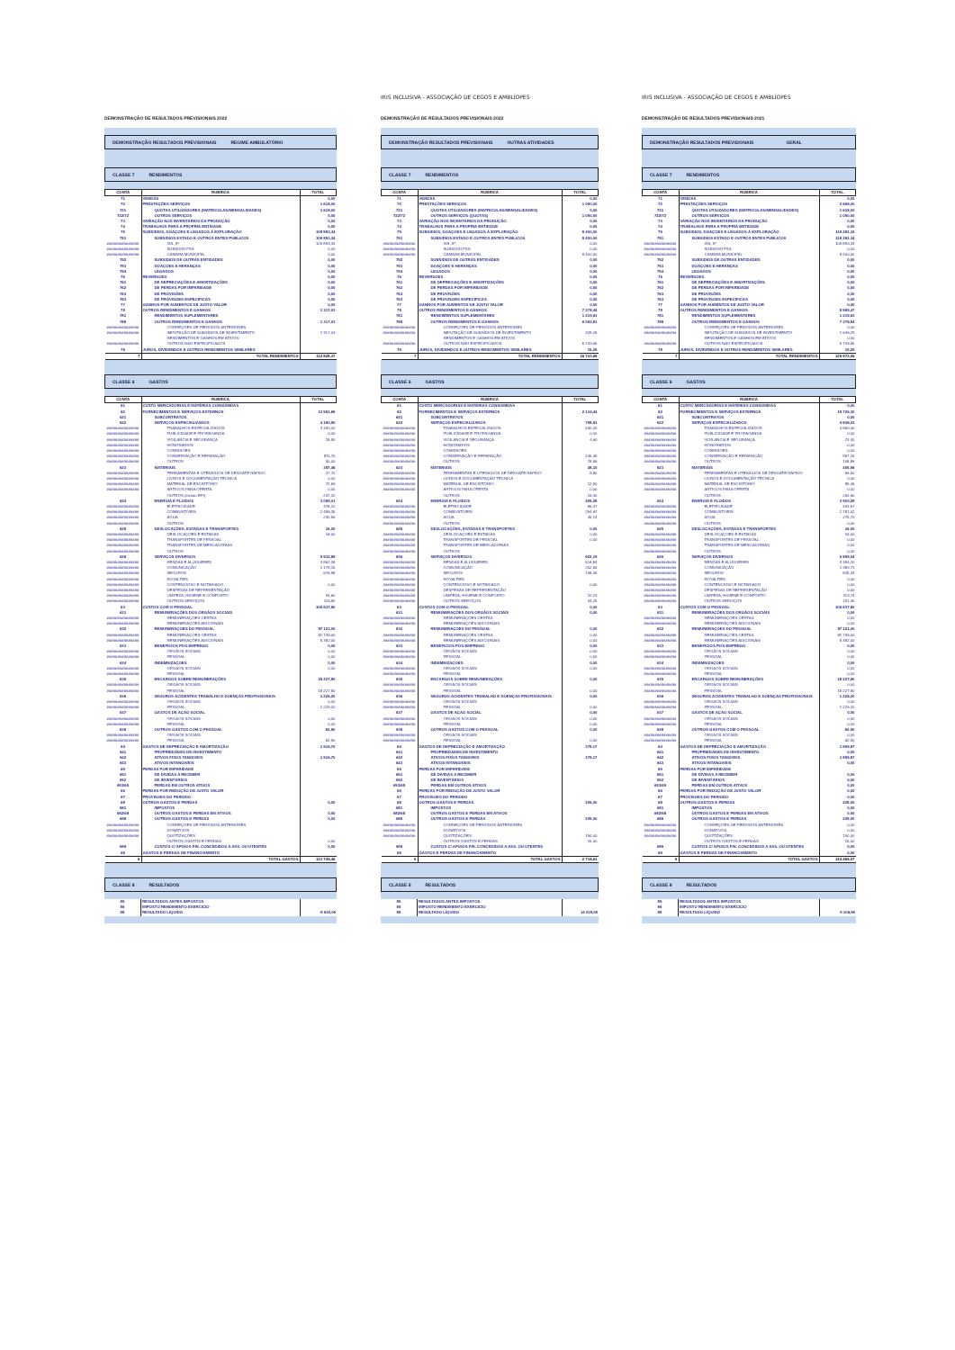DEMONSTRAÇÃO DE RESULTADOS PREVISIONAIS 2022
DEMONSTRAÇÃO RESULTADOS PREVISIONAIS REGIME AMBULATÓRIO
CLASSE 7 RENDIMENTOS
| CONTA | RUBRICA | TOTAL |
| --- | --- | --- |
| 71 | VENDAS | 0,00 |
| 72 | PRESTAÇÕES SERVIÇOS | 1 618,00 |
| 721 | QUOTAS UTILIZADORES (MATRICULAS/MENSALIDADES) | 1 618,00 |
| 722/72 | OUTROS SERVIÇOS | 0,00 |
| 73 | VARIAÇÃO NOS INVENTÁRIOS DA PRODUÇÃO | 0,00 |
| 74 | TRABALHOS PARA A PROPRIA ENTIDADE | 0,00 |
| 75 | SUBSIDIOS, DOAÇOES E LEGADOS À EXPLORAÇÃO | 109 893,34 |
| 751 | SUBSIDIOS ESTADO E OUTROS ENTES PUBLICOS | 109 893,34 |
| ############### | ISS, IP | 109 893,34 |
| ############### | SUBSIDIO FSS | 0,00 |
| ############### | CAMARA MUNICIPAL | 0,00 |
| 752 | SUBSIDIOS DE OUTRAS ENTIDADES | 0,00 |
| 753 | DOAÇOES E HERANÇAS | 0,00 |
| 754 | LEGADOS | 0,00 |
| 76 | REVERSOES | 0,00 |
| 761 | DE DEPRECIAÇÕES E AMORTIZAÇÕES | 0,00 |
| 762 | DE PERDAS POR IMPARIDADE | 0,00 |
| 763 | DE PROVISÕES | 0,00 |
| 763 | DE PROVISOES ESPECIFICAS | 0,00 |
| 77 | GANHOS POR AUMENTOS DE JUSTO VALOR | 0,00 |
| 78 | OUTROS RENDIMENTOS E GANHOS | 1 317,03 |
| 781 | RENDIMENTOS SUPLEMENTARES | |
| 788 | OUTROS RENDIMENTOS E GANHOS | 1 317,03 |
| ############### | CORREÇOES DE PERIODOS ANTERIORES | |
| ############### | IMPUTAÇÃO DE SUBSÍDIOS DE INVESTIMENTO | 1 317,03 |
| | RENDIMENTOS E GANHOS EM ATIVOS | |
| ############### | OUTROS NAO ESPECIFICADOS | |
| 79 | JUROS, DIVIDENDOS E OUTROS RENDIMENTOS SIMILARES | |
| 7 | TOTAL RENDIMENTOS | 112 828,37 |
CLASSE 6 GASTOS
| CONTA | RUBRICA | TOTAL |
| --- | --- | --- |
| 61 | CUSTO MERCADORIAS E MATÉRIAS CONSUMIDAS | |
| 62 | FORNECIMENTOS E SERVIÇOS EXTERNOS | 13 591,86 |
| 621 | SUBCONTRATOS | |
| 622 | SERVIÇOS ESPECIALIZADOS | 4 190,50 |
| ############### | TRABALHOS ESPECIALIZADOS | 3 330,00 |
| ############### | PUBLICIDADE E PROPAGANDA | 0,00 |
| ############### | VIGILANCIA E SEGURANÇA | 18,80 |
| ############### | HONORARIOS | |
| ############### | COMISSOES | |
| ############### | CONSERVAÇÃO E REPARAÇÃO | 811,70 |
| ############### | OUTROS | 30,00 |
| 623 | MATERIAIS | 357,46 |
| ############### | FERRAMENTAS E UTENSÍLIOS DE DESGATE RÁPIDO | 47,70 |
| ############### | LIVROS E DOCUMENTAÇÃO TÉCNICA | 0,00 |
| ############### | MATERIAL DE ESCRITÓRIO | 72,56 |
| ############### | ARTIGOS PARA OFERTA | 0,00 |
| | OUTROS (incluiu EPI) | 237,20 |
| 624 | ENERGIA E FLUIDOS | 3 095,01 |
| ############### | ELETRICIDADE | 378,10 |
| ############### | COMBUSTIVEIS | 2 486,35 |
| ############### | AGUA | 230,56 |
| ############### | OUTROS | |
| 625 | DESLOCAÇÕES, ESTADAS E TRANSPORTES | 16,00 |
| ############### | DESLOCAÇOES E ESTADAS | 16,00 |
| ############### | TRANSPORTES DE PESSOAL | |
| ############### | TRANSPORTES DE MERCADORIAS | |
| ############### | OUTROS | |
| 626 | SERVIÇOS DIVERSOS | 5 932,89 |
| ############### | RENDAS E ALUGUERES | 3 867,36 |
| ############### | COMUNICAÇÃO | 1 178,15 |
| ############### | SEGUROS | 676,98 |
| ############### | ROYALTIES | |
| ############### | CONTENCIOSO E NOTARIADO | 0,00 |
| ############### | DESPESAS DE REPRESENTAÇÃO | |
| ############### | LIMPEZA, HIGIENE E CONFORTO | 93,60 |
| ############### | OUTROS SERVIÇOS | 116,80 |
| 63 | CUSTOS COM O PESSOAL | 106 637,90 |
| 631 | REMUNERAÇÕES DOS ÓRGÃOS SOCIAIS | |
| ############### | REMUNERAÇOES CERTAS | |
| ############### | REMUNERAÇOES ADICIONAIS | |
| 632 | REMUNERAÇOES DO PESSOAL | 87 121,00 |
| ############### | REMUNERAÇOES CERTAS | 81 739,00 |
| ############### | REMUNERAÇÕES ADICIONAIS | 5 382,00 |
| 633 | BENEFICIOS POS-EMPREGO | 0,00 |
| ############### | ÓRGÃOS SOCIAIS | 0,00 |
| ############### | PESSOAL | 0,00 |
| 634 | INDEMNIZAÇOES | 0,00 |
| ############### | ORGAOS SOCIAIS | 0,00 |
| ############### | PESSOAL | |
| 635 | ENCARGOS SOBRE REMUNERAÇÕES | 18 227,80 |
| ############### | ORGAOS SOCIAIS | |
| ############### | PESSOAL | 18 227,80 |
| 636 | SEGUROS ACIDENTES TRABALHO E DOENÇAS PROFISSIONAIS | 1 226,20 |
| ############### | ORGAOS SOCIAIS | 0,00 |
| ############### | PESSOAL | 1 226,20 |
| 637 | GASTOS DE AÇAO SOCIAL | |
| ############### | ORGAOS SOCIAIS | 0,00 |
| ############### | PESSOAL | 0,00 |
| 638 | OUTROS GASTOS COM O PESSOAL | 62,90 |
| ############### | ORGAOS SOCIAIS | |
| ############### | PESSOAL | 62,90 |
| 64 | GASTOS DE DEPRECIAÇÃO E AMORTIZAÇÃO | 1 516,70 |
| 641 | PROPRIEDADES DE INVESTIMENTO | |
| 642 | ATIVOS FIXOS TANGIVEIS | 1 516,70 |
| 643 | ATIVOS INTANGIVEIS | |
| 65 | PERDAS POR IMPARIDADE | |
| 651 | DE DIVIDAS A RECEBER | |
| 652 | DE INVENTÁRIOS | |
| 653/65 | PERDAS EM OUTROS ATIVOS | |
| 66 | PERDAS POR REDUÇÃO DE JUSTO VALOR | |
| 67 | PROVISOES DO PERIODO | |
| 68 | OUTROS GASTOS E PERDAS | 0,00 |
| 681 | IMPOSTOS | |
| 682/68 | OUTROS GASTOS E PERDAS EM ATIVOS | 0,00 |
| 688 | OUTROS GASTOS E PERDAS | 0,00 |
| ############### | CORREÇOES DE PERIODOS ANTERIORES | |
| ############### | DONATIVOS | |
| ############### | QUOTIZAÇÕES | |
| | OUTROS GASTOS E PERDAS | 0,00 |
| 689 | CUSTOS C/ APOIOS FIN. CONCEDIDOS A ASS. OU UTENTES | 0,00 |
| 69 | GASTOS E PERDAS DE FINANCIAMENTO | |
| 6 | TOTAL GASTOS | 121 746,46 |
CLASSE 8 RESULTADOS
| 85 | RESULTADOS ANTES IMPOSTOS | |
| 86 | IMPOSTO RENDIMENTO EXERCICIO | |
| 88 | RESULTADO LÍQUIDO | -8 918,09 |
IRIS INCLUSIVA - ASSOCIAÇÃO DE CEGOS E AMBLÍOPES
DEMONSTRAÇÃO DE RESULTADOS PREVISIONAIS 2022
DEMONSTRAÇÃO RESULTADOS PREVISIONAIS OUTRAS ATIVIDADES
CLASSE 7 RENDIMENTOS
| CONTA | RUBRICA | TOTAL |
| --- | --- | --- |
| 71 | VENDAS | 0,00 |
| 72 | PRESTAÇÕES SERVIÇOS | 1 050,00 |
| 721 | QUOTAS UTILIZADORES (MATRICULAS/MENSALIDADES) | 0,00 |
| 722/72 | OUTROS SERVIÇOS (QUOTAS) | 1 050,00 |
| 73 | VARIAÇÃO NOS INVENTÁRIOS DA PRODUÇÃO | 0,00 |
| 74 | TRABALHOS PARA A PROPRIA ENTIDADE | 0,00 |
| 75 | SUBSIDIOS, DOAÇOES E LEGADOS À EXPLORAÇÃO | 8 400,00 |
| 751 | SUBSIDIOS ESTADO E OUTROS ENTES PUBLICOS | 8 400,00 |
| ############### | ISS, IP | 0,00 |
| ############### | SUBSIDIO FSS | 0,00 |
| ############### | CAMARA MUNICIPAL | 8 400,00 |
| 752 | SUBSIDIOS DE OUTRAS ENTIDADES | 0,00 |
| 753 | DOAÇOES E HERANÇAS | 0,00 |
| 754 | LEGADOS | 0,00 |
| 76 | REVERSOES | 0,00 |
| 761 | DE DEPRECIAÇÕES E AMORTIZAÇÕES | 0,00 |
| 762 | DE PERDAS POR IMPARIDADE | 0,00 |
| 763 | DE PROVISÕES | 0,00 |
| 763 | DE PROVISOES ESPECIFICAS | 0,00 |
| 77 | GANHOS POR AUMENTOS DE JUSTO VALOR | 0,00 |
| 78 | OUTROS RENDIMENTOS E GANHOS | 7 278,44 |
| 781 | RENDIMENTOS SUPLEMENTARES | 1 215,63 |
| 788 | OUTROS RENDIMENTOS E GANHOS | 6 062,81 |
| ############### | CORREÇOES DE PERIODOS ANTERIORES | |
| ############### | IMPUTAÇÃO DE SUBSÍDIOS DE INVESTIMENTO | 329,26 |
| | RENDIMENTOS E GANHOS EM ATIVOS | |
| ############### | OUTROS NAO ESPECIFICADOS | 5 733,55 |
| 79 | JUROS, DIVIDENDOS E OUTROS RENDIMENTOS SIMILARES | 15,25 |
| 7 | TOTAL RENDIMENTOS | 16 743,69 |
CLASSE 6 GASTOS
| CONTA | RUBRICA | TOTAL |
| --- | --- | --- |
| 61 | CUSTO MERCADORIAS E MATÉRIAS CONSUMIDAS | |
| 62 | FORNECIMENTOS E SERVIÇOS EXTERNOS | 2 134,44 |
| 621 | SUBCONTRATOS | |
| 622 | SERVIÇOS ESPECIALIZADOS | 758,91 |
| ############### | TRABALHOS ESPECIALIZADOS | 530,00 |
| ############### | PUBLICIDADE E PROPAGANDA | 0,00 |
| ############### | VIGILANCIA E SEGURANÇA | 4,60 |
| ############### | HONORARIOS | |
| ############### | COMISSOES | |
| ############### | CONSERVAÇÃO E REPARAÇÃO | 145,45 |
| ############### | OUTROS | 78,86 |
| 623 | MATERIAIS | 48,10 |
| ############### | FERRAMENTAS E UTENSÍLIOS DE DESGATE RÁPIDO | 8,80 |
| ############### | LIVROS E DOCUMENTAÇÃO TÉCNICA | |
| ############### | MATERIAL DE ESCRITÓRIO | 12,90 |
| ############### | ARTIGOS PARA OFERTA | 0,00 |
| | OUTROS | 26,40 |
| 624 | ENERGIA E FLUIDOS | 405,28 |
| ############### | ELETRICIDADE | 65,47 |
| ############### | COMBUSTIVEIS | 294,67 |
| ############### | AGUA | 45,14 |
| ############### | OUTROS | |
| 625 | DESLOCAÇÕES, ESTADAS E TRANSPORTES | 0,00 |
| ############### | DESLOCAÇOES E ESTADAS | 0,00 |
| ############### | TRANSPORTES DE PESSOAL | 0,00 |
| ############### | TRANSPORTES DE MERCADORIAS | |
| ############### | OUTROS | |
| 626 | SERVIÇOS DIVERSOS | 922,15 |
| ############### | RENDAS E ALUGUERES | 516,84 |
| ############### | COMUNICAÇÃO | 202,56 |
| ############### | SEGUROS | 148,36 |
| ############### | ROYALTIES | |
| ############### | CONTENCIOSO E NOTARIADO | 0,00 |
| ############### | DESPESAS DE REPRESENTAÇÃO | |
| ############### | LIMPEZA, HIGIENE E CONFORTO | 20,14 |
| ############### | OUTROS SERVIÇOS | 34,25 |
| 63 | CUSTOS COM O PESSOAL | 0,00 |
| 631 | REMUNERAÇÕES DOS ÓRGÃOS SOCIAIS | 0,00 |
| ############### | REMUNERAÇOES CERTAS | |
| ############### | REMUNERAÇOES ADICIONAIS | |
| 632 | REMUNERAÇOES DO PESSOAL | 0,00 |
| ############### | REMUNERAÇOES CERTAS | 0,00 |
| ############### | REMUNERAÇÕES ADICIONAIS | 0,00 |
| 633 | BENEFICIOS POS-EMPREGO | 0,00 |
| ############### | ÓRGÃOS SOCIAIS | 0,00 |
| ############### | PESSOAL | 0,00 |
| 634 | INDEMNIZAÇOES | 0,00 |
| ############### | ORGAOS SOCIAIS | 0,00 |
| ############### | PESSOAL | |
| 635 | ENCARGOS SOBRE REMUNERAÇÕES | 0,00 |
| ############### | ORGAOS SOCIAIS | |
| ############### | PESSOAL | 0,00 |
| 636 | SEGUROS ACIDENTES TRABALHO E DOENÇAS PROFISSIONAIS | 0,00 |
| ############### | ORGAOS SOCIAIS | |
| ############### | PESSOAL | 0,00 |
| 637 | GASTOS DE AÇAO SOCIAL | 0,00 |
| ############### | ORGAOS SOCIAIS | 0,00 |
| ############### | PESSOAL | 0,00 |
| 638 | OUTROS GASTOS COM O PESSOAL | 0,00 |
| ############### | ORGAOS SOCIAIS | |
| ############### | PESSOAL | 0,00 |
| 64 | GASTOS DE DEPRECIAÇÃO E AMORTIZAÇÃO | 379,17 |
| 641 | PROPRIEDADES DE INVESTIMENTO | |
| 642 | ATIVOS FIXOS TANGIVEIS | 379,17 |
| 643 | ATIVOS INTANGIVEIS | |
| 65 | PERDAS POR IMPARIDADE | |
| 651 | DE DIVIDAS A RECEBER | |
| 652 | DE INVENTÁRIOS | |
| 653/65 | PERDAS EM OUTROS ATIVOS | |
| 66 | PERDAS POR REDUÇÃO DE JUSTO VALOR | |
| 67 | PROVISOES DO PERIODO | |
| 68 | OUTROS GASTOS E PERDAS | 205,00 |
| 681 | IMPOSTOS | |
| 682/68 | OUTROS GASTOS E PERDAS EM ATIVOS | |
| 688 | OUTROS GASTOS E PERDAS | 205,00 |
| ############### | CORREÇOES DE PERIODOS ANTERIORES | |
| ############### | DONATIVOS | |
| ############### | QUOTIZAÇÕES | 190,00 |
| | OUTROS GASTOS E PERDAS | 15,00 |
| 689 | CUSTOS C/ APOIOS FIN. CONCEDIDOS A ASS. OU UTENTES | |
| 69 | GASTOS E PERDAS DE FINANCIAMENTO | |
| 6 | TOTAL GASTOS | 2 718,61 |
CLASSE 8 RESULTADOS
| 85 | RESULTADOS ANTES IMPOSTOS | |
| 86 | IMPOSTO RENDIMENTO EXERCICIO | |
| 88 | RESULTADO LÍQUIDO | 14 025,08 |
IRIS INCLUSIVA - ASSOCIAÇÃO DE CEGOS E AMBLÍOPES
DEMONSTRAÇÃO DE RESULTADOS PREVISIONAIS 2021
DEMONSTRAÇÃO RESULTADOS PREVISIONAIS GERAL
CLASSE 7 RENDIMENTOS
| CONTA | RUBRICA | TOTAL |
| --- | --- | --- |
| 71 | VENDAS | 0,00 |
| 72 | PRESTAÇÕES SERVIÇOS | 2 668,00 |
| 721 | QUOTAS UTILIZADORES (MATRICULAS/MENSALIDADES) | 1 618,00 |
| 722/72 | OUTROS SERVIÇOS | 1 050,00 |
| 73 | VARIAÇÃO NOS INVENTÁRIOS DA PRODUÇÃO | 0,00 |
| 74 | TRABALHOS PARA A PROPRIA ENTIDADE | 0,00 |
| 75 | SUBSIDIOS, DOAÇOES E LEGADOS À EXPLORAÇÃO | 118 293,34 |
| 751 | SUBSIDIOS ESTADO E OUTROS ENTES PUBLICOS | 118 293,34 |
| ############### | ISS, IP | 109 893,34 |
| ############### | SUBSIDIO FSS | 0,00 |
| ############### | CAMARA MUNICIPAL | 8 400,00 |
| 752 | SUBSIDIOS DE OUTRAS ENTIDADES | 0,00 |
| 753 | DOAÇOES E HERANÇAS | 0,00 |
| 754 | LEGADOS | 0,00 |
| 76 | REVERSOES | 0,00 |
| 761 | DE DEPRECIAÇÕES E AMORTIZAÇÕES | 0,00 |
| 762 | DE PERDAS POR IMPARIDADE | 0,00 |
| 763 | DE PROVISÕES | 0,00 |
| 763 | DE PROVISOES ESPECIFICAS | 0,00 |
| 77 | GANHOS POR AUMENTOS DE JUSTO VALOR | 0,00 |
| 78 | OUTROS RENDIMENTOS E GANHOS | 8 595,47 |
| 781 | RENDIMENTOS SUPLEMENTARES | 1 215,63 |
| 788 | OUTROS RENDIMENTOS E GANHOS | 7 379,84 |
| ############### | CORREÇOES DE PERIODOS ANTERIORES | 0,00 |
| ############### | IMPUTAÇÃO DE SUBSÍDIOS DE INVESTIMENTO | 1 646,29 |
| | RENDIMENTOS E GANHOS EM ATIVOS | 0,00 |
| ############### | OUTROS NAO ESPECIFICADOS | 5 733,55 |
| 79 | JUROS, DIVIDENDOS E OUTROS RENDIMENTOS SIMILARES | 15,25 |
| 7 | TOTAL RENDIMENTOS | 129 572,06 |
CLASSE 6 GASTOS
| CONTA | RUBRICA | TOTAL |
| --- | --- | --- |
| 61 | CUSTO MERCADORIAS E MATÉRIAS CONSUMIDAS | 0,00 |
| 62 | FORNECIMENTOS E SERVIÇOS EXTERNOS | 15 726,30 |
| 621 | SUBCONTRATOS | 0,00 |
| 622 | SERVIÇOS ESPECIALIZADOS | 4 949,41 |
| ############### | TRABALHOS ESPECIALIZADOS | 3 860,00 |
| ############### | PUBLICIDADE E PROPAGANDA | 0,00 |
| ############### | VIGILANCIA E SEGURANÇA | 23,40 |
| ############### | HONORARIOS | 0,00 |
| ############### | COMISSOES | 0,00 |
| ############### | CONSERVAÇÃO E REPARAÇÃO | 957,15 |
| ############### | OUTROS | 108,86 |
| 623 | MATERIAIS | 405,56 |
| ############### | FERRAMENTAS E UTENSÍLIOS DE DESGATE RÁPIDO | 56,50 |
| ############### | LIVROS E DOCUMENTAÇÃO TÉCNICA | 0,00 |
| ############### | MATERIAL DE ESCRITÓRIO | 85,46 |
| ############### | ARTIGOS PARA OFERTA | 0,00 |
| | OUTROS | 263,60 |
| 624 | ENERGIA E FLUIDOS | 3 500,29 |
| ############### | ELETRICIDADE | 443,57 |
| ############### | COMBUSTIVEIS | 2 781,02 |
| ############### | AGUA | 275,70 |
| ############### | OUTROS | 0,00 |
| 625 | DESLOCAÇÕES, ESTADAS E TRANSPORTES | 16,00 |
| ############### | DESLOCAÇOES E ESTADAS | 16,00 |
| ############### | TRANSPORTES DE PESSOAL | 0,00 |
| ############### | TRANSPORTES DE MERCADORIAS | 0,00 |
| ############### | OUTROS | 0,00 |
| 626 | SERVIÇOS DIVERSOS | 6 855,04 |
| ############### | RENDAS E ALUGUERES | 4 384,20 |
| ############### | COMUNICAÇÃO | 1 380,71 |
| ############### | SEGUROS | 825,34 |
| ############### | ROYALTIES | 0,00 |
| ############### | CONTENCIOSO E NOTARIADO | 0,00 |
| ############### | DESPESAS DE REPRESENTAÇÃO | 0,00 |
| ############### | LIMPEZA, HIGIENE E CONFORTO | 113,74 |
| ############### | OUTROS SERVIÇOS | 151,05 |
| 63 | CUSTOS COM O PESSOAL | 106 637,90 |
| 631 | REMUNERAÇÕES DOS ÓRGÃOS SOCIAIS | 0,00 |
| ############### | REMUNERAÇOES CERTAS | 0,00 |
| ############### | REMUNERAÇOES ADICIONAIS | 0,00 |
| 632 | REMUNERAÇOES DO PESSOAL | 87 121,00 |
| ############### | REMUNERAÇOES CERTAS | 81 739,00 |
| ############### | REMUNERAÇÕES ADICIONAIS | 5 382,00 |
| 633 | BENEFICIOS POS-EMPREGO | 0,00 |
| ############### | ÓRGÃOS SOCIAIS | 0,00 |
| ############### | PESSOAL | 0,00 |
| 634 | INDEMNIZAÇOES | 0,00 |
| ############### | ORGAOS SOCIAIS | 0,00 |
| ############### | PESSOAL | 0,00 |
| 635 | ENCARGOS SOBRE REMUNERAÇÕES | 18 227,80 |
| ############### | ORGAOS SOCIAIS | 0,00 |
| ############### | PESSOAL | 18 227,80 |
| 636 | SEGUROS ACIDENTES TRABALHO E DOENÇAS PROFISSIONAIS | 1 226,20 |
| ############### | ORGAOS SOCIAIS | 0,00 |
| ############### | PESSOAL | 1 226,20 |
| 637 | GASTOS DE AÇAO SOCIAL | 0,00 |
| ############### | ORGAOS SOCIAIS | 0,00 |
| ############### | PESSOAL | 0,00 |
| 638 | OUTROS GASTOS COM O PESSOAL | 62,90 |
| ############### | ORGAOS SOCIAIS | 0,00 |
| ############### | PESSOAL | 62,90 |
| 64 | GASTOS DE DEPRECIAÇÃO E AMORTIZAÇÃO | 1 895,87 |
| 641 | PROPRIEDADES DE INVESTIMENTO | 0,00 |
| 642 | ATIVOS FIXOS TANGIVEIS | 1 895,87 |
| 643 | ATIVOS INTANGIVEIS | 0,00 |
| 65 | PERDAS POR IMPARIDADE | |
| 651 | DE DIVIDAS A RECEBER | 0,00 |
| 652 | DE INVENTÁRIOS | 0,00 |
| 653/65 | PERDAS EM OUTROS ATIVOS | 0,00 |
| 66 | PERDAS POR REDUÇÃO DE JUSTO VALOR | 0,00 |
| 67 | PROVISOES DO PERIODO | 0,00 |
| 68 | OUTROS GASTOS E PERDAS | 205,00 |
| 681 | IMPOSTOS | 0,00 |
| 682/68 | OUTROS GASTOS E PERDAS EM ATIVOS | 0,00 |
| 688 | OUTROS GASTOS E PERDAS | 205,00 |
| ############### | CORREÇOES DE PERIODOS ANTERIORES | 0,00 |
| ############### | DONATIVOS | 0,00 |
| ############### | QUOTIZAÇÕES | 190,00 |
| | OUTROS GASTOS E PERDAS | 15,00 |
| 689 | CUSTOS C/ APOIOS FIN. CONCEDIDOS A ASS. OU UTENTES | 0,00 |
| 69 | GASTOS E PERDAS DE FINANCIAMENTO | 0,00 |
| 6 | TOTAL GASTOS | 124 465,07 |
CLASSE 8 RESULTADOS
| 85 | RESULTADOS ANTES IMPOSTOS | |
| 86 | IMPOSTO RENDIMENTO EXERCICIO | |
| 88 | RESULTADO LÍQUIDO | 5 106,99 |